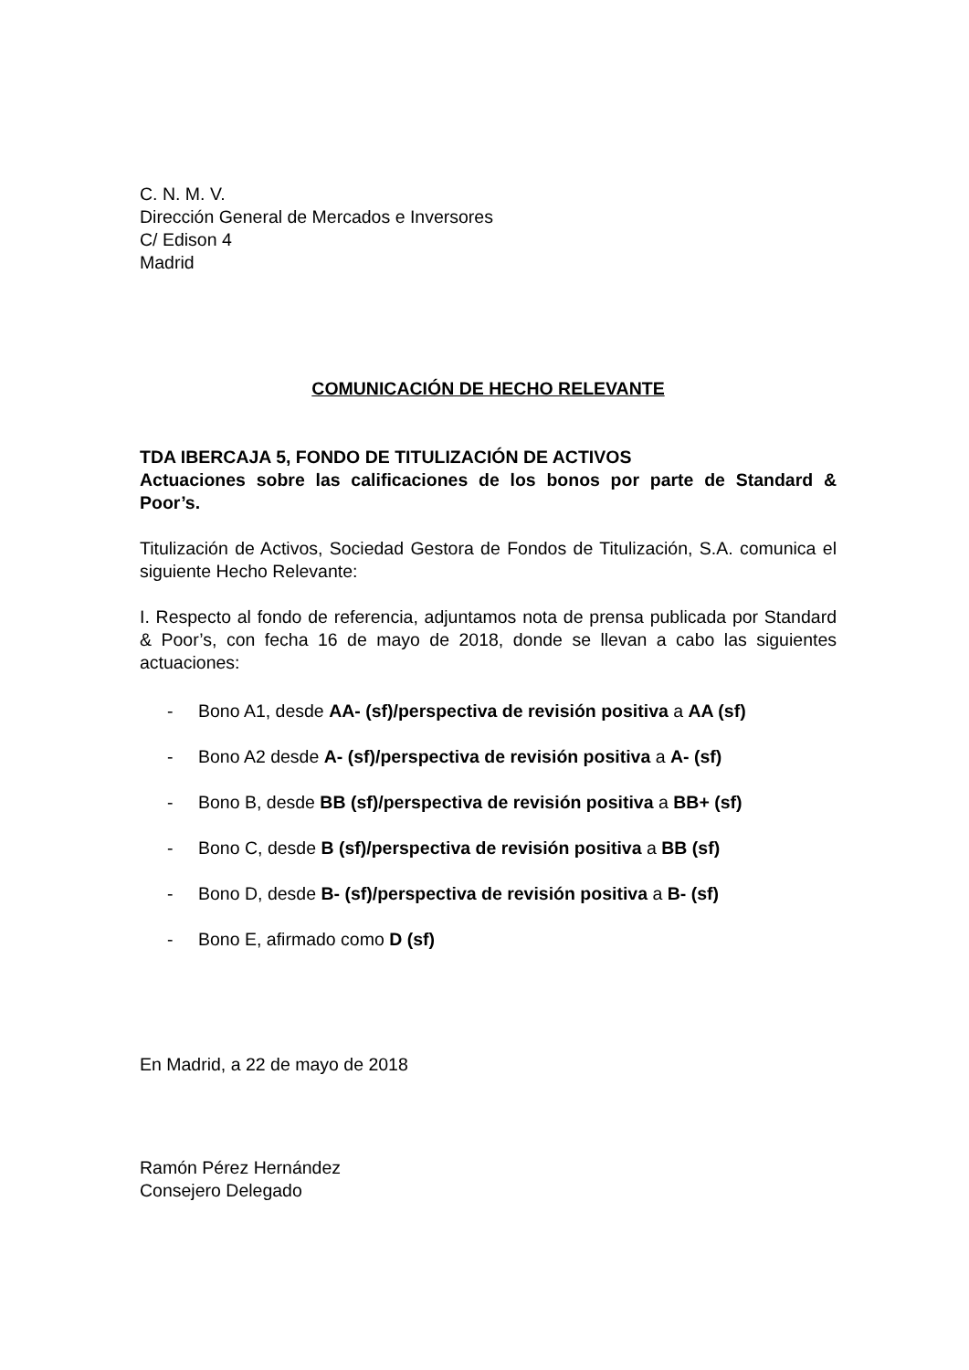C. N. M. V.
Dirección General de Mercados e Inversores
C/ Edison 4
Madrid
COMUNICACIÓN DE HECHO RELEVANTE
TDA IBERCAJA 5, FONDO DE TITULIZACIÓN DE ACTIVOS
Actuaciones sobre las calificaciones de los bonos por parte de Standard & Poor’s.
Titulización de Activos, Sociedad Gestora de Fondos de Titulización, S.A. comunica el siguiente Hecho Relevante:
I. Respecto al fondo de referencia, adjuntamos nota de prensa publicada por Standard & Poor’s, con fecha 16 de mayo de 2018, donde se llevan a cabo las siguientes actuaciones:
- Bono A1, desde AA- (sf)/perspectiva de revisión positiva a AA (sf)
- Bono A2 desde A- (sf)/perspectiva de revisión positiva a A- (sf)
- Bono B, desde BB (sf)/perspectiva de revisión positiva a BB+ (sf)
- Bono C, desde B (sf)/perspectiva de revisión positiva a BB (sf)
- Bono D, desde B- (sf)/perspectiva de revisión positiva a B- (sf)
- Bono E, afirmado como D (sf)
En Madrid, a 22 de mayo de 2018
Ramón Pérez Hernández
Consejero Delegado